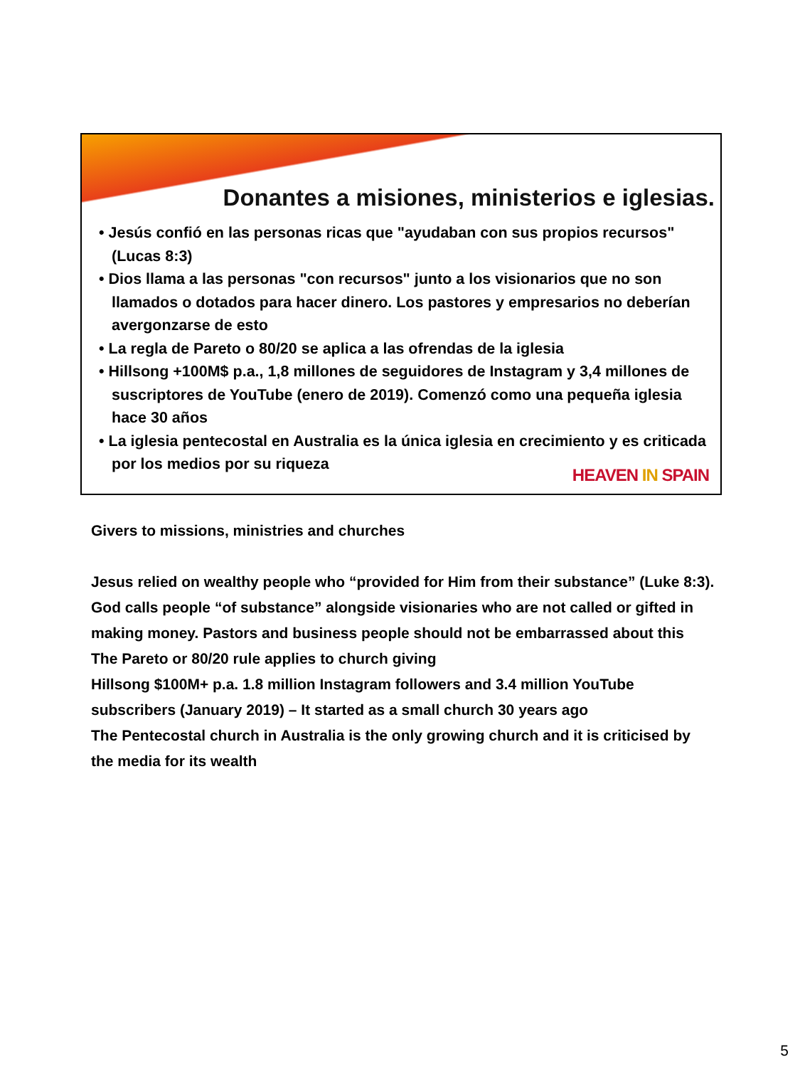Donantes a misiones, ministerios e iglesias.
• Jesús confió en las personas ricas que "ayudaban con sus propios recursos" (Lucas 8:3)
• Dios llama a las personas "con recursos" junto a los visionarios que no son llamados o dotados para hacer dinero. Los pastores y empresarios no deberían avergonzarse de esto
• La regla de Pareto o 80/20 se aplica a las ofrendas de la iglesia
• Hillsong +100M$ p.a., 1,8 millones de seguidores de Instagram y 3,4 millones de suscriptores de YouTube (enero de 2019). Comenzó como una pequeña iglesia hace 30 años
• La iglesia pentecostal en Australia es la única iglesia en crecimiento y es criticada por los medios por su riqueza
HEAVEN IN SPAIN
Givers to missions, ministries and churches
Jesus relied on wealthy people who “provided for Him from their substance” (Luke 8:3).
God calls people “of substance” alongside visionaries who are not called or gifted in making money. Pastors and business people should not be embarrassed about this
The Pareto or 80/20 rule applies to church giving
Hillsong $100M+ p.a. 1.8 million Instagram followers and 3.4 million YouTube subscribers (January 2019) – It started as a small church 30 years ago
The Pentecostal church in Australia is the only growing church and it is criticised by the media for its wealth
5